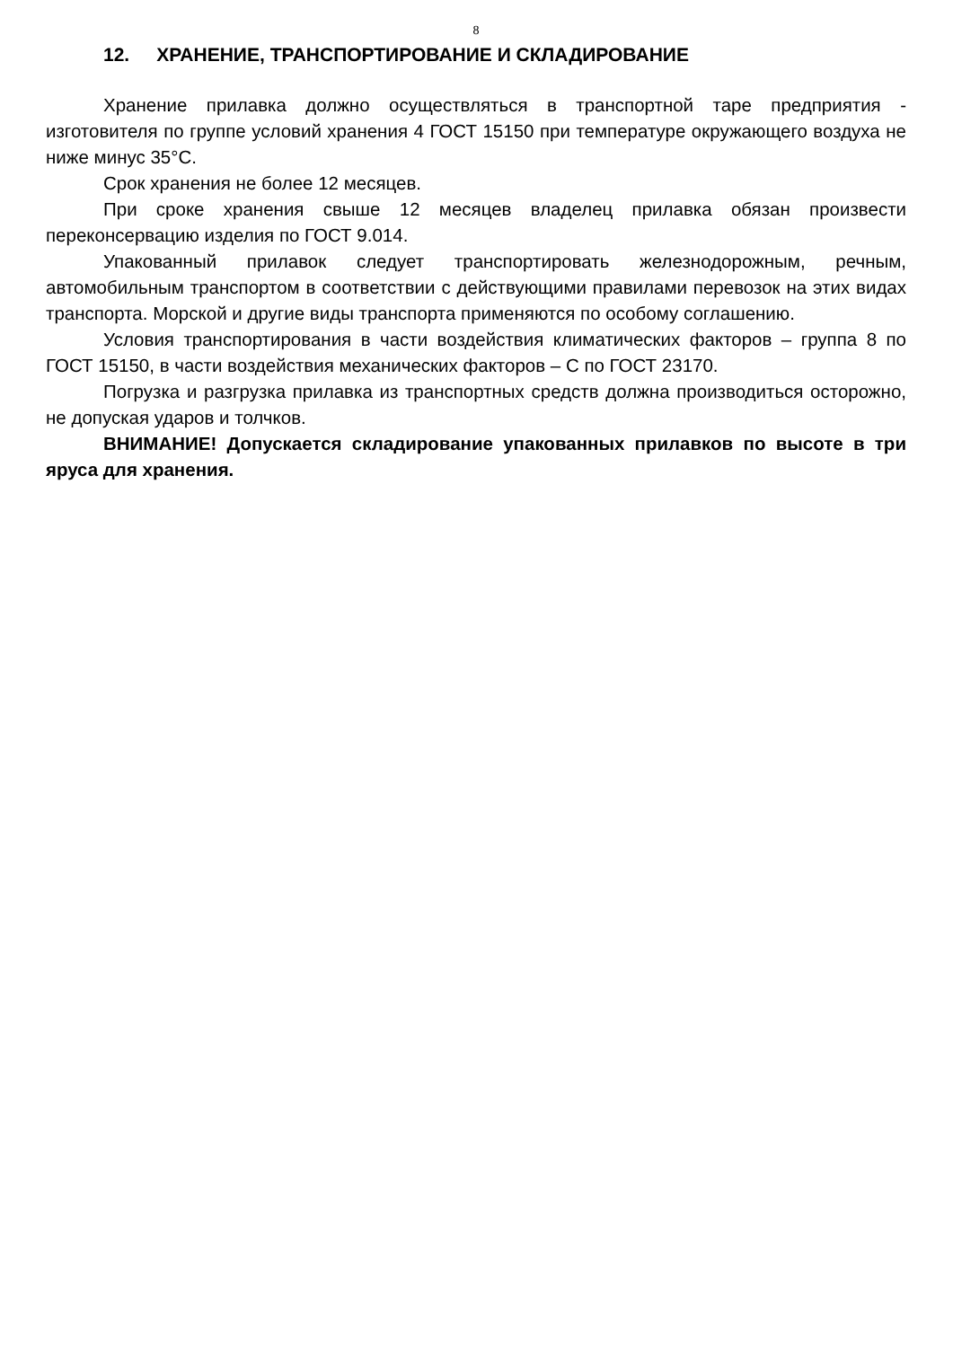8
12. ХРАНЕНИЕ, ТРАНСПОРТИРОВАНИЕ И СКЛАДИРОВАНИЕ
Хранение прилавка должно осуществляться в транспортной таре предприятия - изготовителя по группе условий хранения 4 ГОСТ 15150 при температуре окружающего воздуха не ниже минус 35°С.
Срок хранения не более 12 месяцев.
При сроке хранения свыше 12 месяцев владелец прилавка обязан произвести переконсервацию изделия по ГОСТ 9.014.
Упакованный прилавок следует транспортировать железнодорожным, речным, автомобильным транспортом в соответствии с действующими правилами перевозок на этих видах транспорта. Морской и другие виды транспорта применяются по особому соглашению.
Условия транспортирования в части воздействия климатических факторов – группа 8 по ГОСТ 15150, в части воздействия механических факторов – С по ГОСТ 23170.
Погрузка и разгрузка прилавка из транспортных средств должна производиться осторожно, не допуская ударов и толчков.
ВНИМАНИЕ! Допускается складирование упакованных прилавков по высоте в три яруса для хранения.